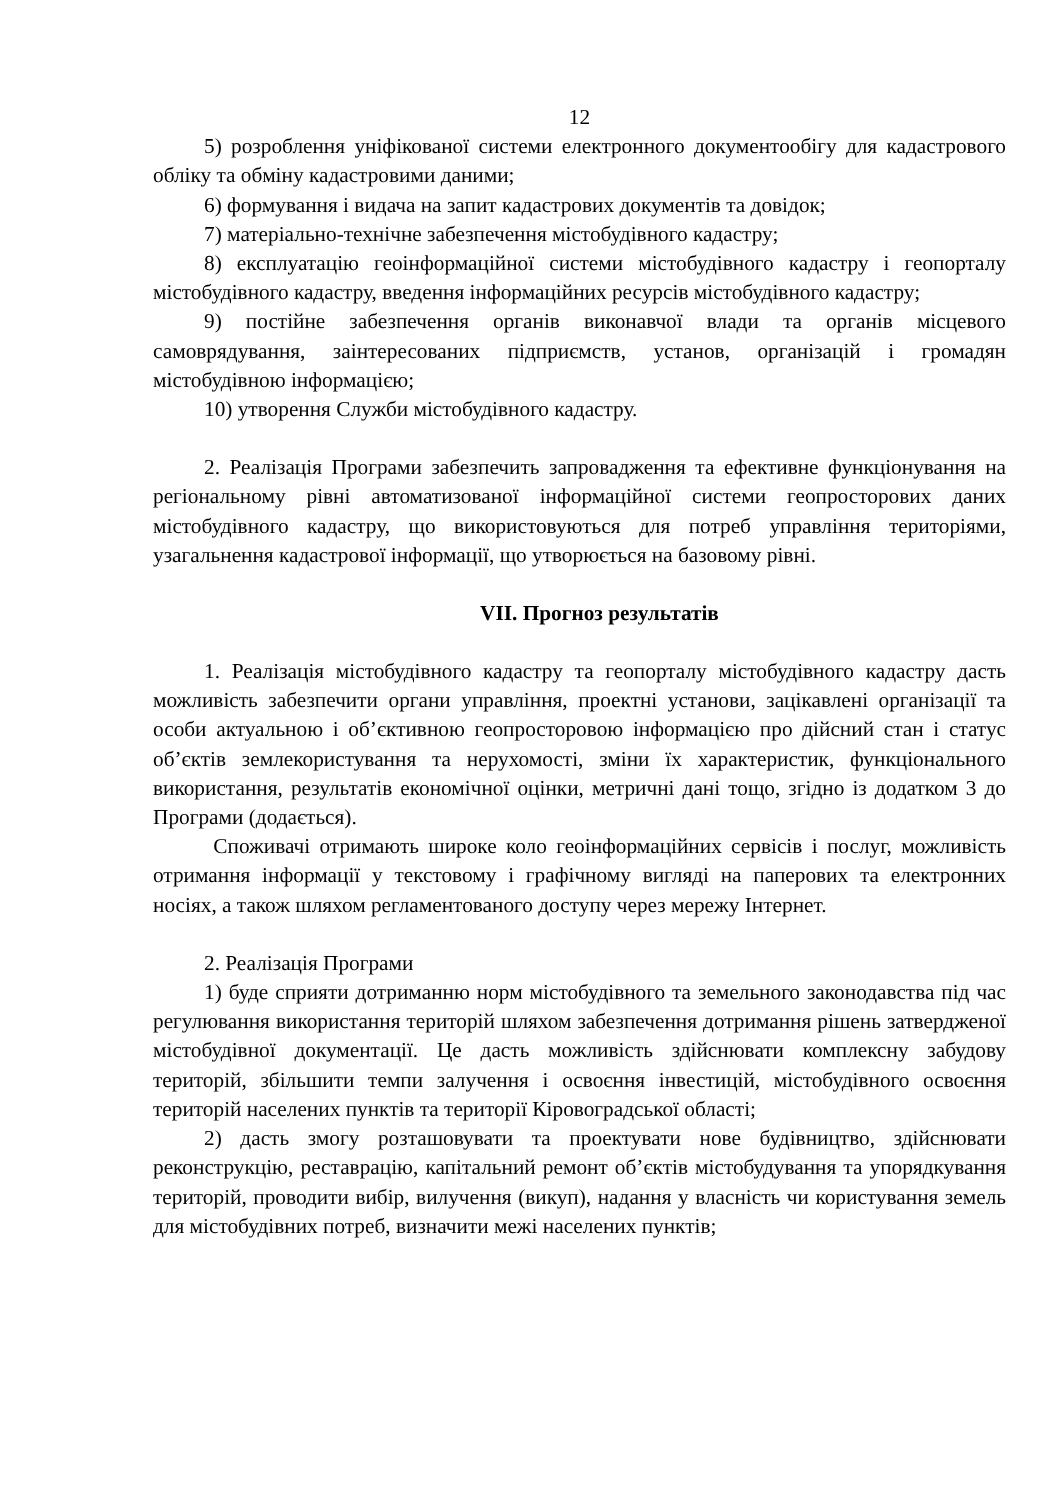12
5) розроблення уніфікованої системи електронного документообігу для кадастрового обліку та обміну кадастровими даними;
6) формування і видача на запит кадастрових документів та довідок;
7) матеріально-технічне забезпечення містобудівного кадастру;
8) експлуатацію геоінформаційної системи містобудівного кадастру і геопорталу містобудівного кадастру, введення інформаційних ресурсів містобудівного кадастру;
9) постійне забезпечення органів виконавчої влади та органів місцевого самоврядування, заінтересованих підприємств, установ, організацій і громадян містобудівною інформацією;
10) утворення Служби містобудівного кадастру.
2. Реалізація Програми забезпечить запровадження та ефективне функціонування на регіональному рівні автоматизованої інформаційної системи геопросторових даних містобудівного кадастру, що використовуються для потреб управління територіями, узагальнення кадастрової інформації, що утворюється на базовому рівні.
VII. Прогноз результатів
1. Реалізація містобудівного кадастру та геопорталу містобудівного кадастру дасть можливість забезпечити органи управління, проектні установи, зацікавлені організації та особи актуальною і об’єктивною геопросторовою інформацією про дійсний стан і статус об’єктів землекористування та нерухомості, зміни їх характеристик, функціонального використання, результатів економічної оцінки, метричні дані тощо, згідно із додатком 3 до Програми (додається).
Споживачі отримають широке коло геоінформаційних сервісів і послуг, можливість отримання інформації у текстовому і графічному вигляді на паперових та електронних носіях, а також шляхом регламентованого доступу через мережу Інтернет.
2. Реалізація Програми
1) буде сприяти дотриманню норм містобудівного та земельного законодавства під час регулювання використання територій шляхом забезпечення дотримання рішень затвердженої містобудівної документації. Це дасть можливість здійснювати комплексну забудову територій, збільшити темпи залучення і освоєння інвестицій, містобудівного освоєння територій населених пунктів та території Кіровоградської області;
2) дасть змогу розташовувати та проектувати нове будівництво, здійснювати реконструкцію, реставрацію, капітальний ремонт об’єктів містобудування та упорядкування територій, проводити вибір, вилучення (викуп), надання у власність чи користування земель для містобудівних потреб, визначити межі населених пунктів;